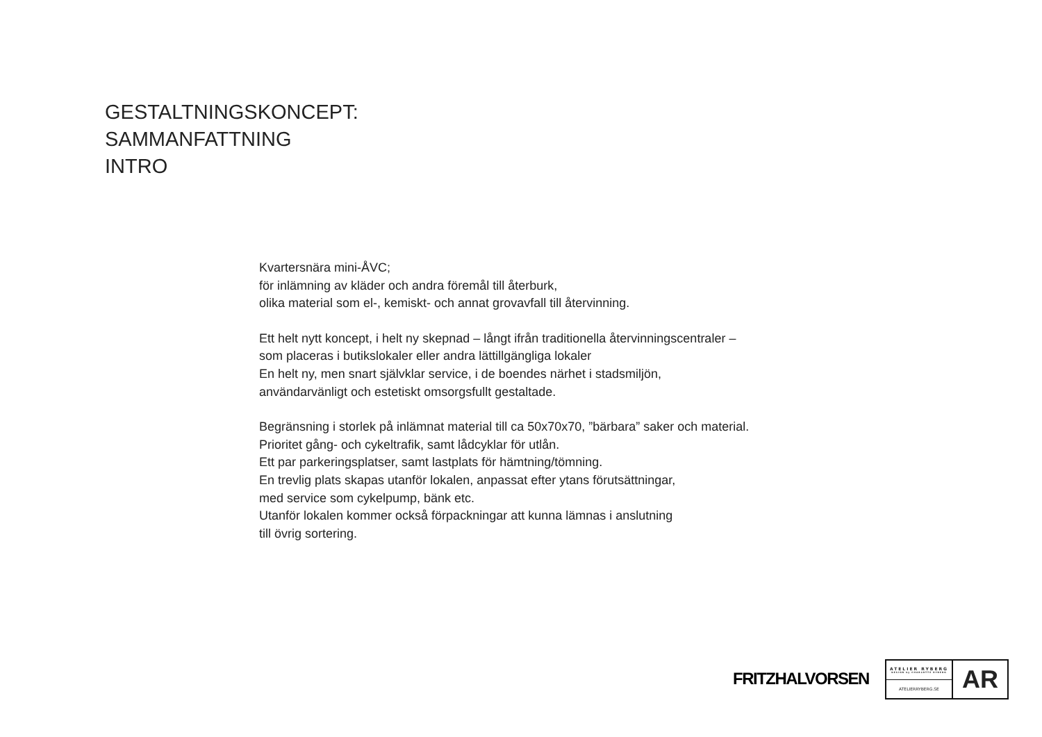GESTALTNINGSKONCEPT:
SAMMANFATTNING
INTRO
Kvartersnära mini-ÅVC;
för inlämning av kläder och andra föremål till återburk,
olika material som el-, kemiskt- och annat grovavfall till återvinning.
Ett helt nytt koncept, i helt ny skepnad – långt ifrån traditionella återvinningscentraler –
som placeras i butikslokaler eller andra lättillgängliga lokaler
En helt ny, men snart självklar service, i de boendes närhet i stadsmiljön,
användarvänligt och estetiskt omsorgsfullt gestaltade.
Begränsning i storlek på inlämnat material till ca 50x70x70, ”bärbara” saker och material.
Prioritet gång- och cykeltrafik, samt lådcyklar för utlån.
Ett par parkeringsplatser, samt lastplats för hämtning/tömning.
En trevlig plats skapas utanför lokalen, anpassat efter ytans förutsättningar,
med service som cykelpump, bänk etc.
Utanför lokalen kommer också förpackningar att kunna lämnas i anslutning
till övrig sortering.
FRITZHALVORSEN
ATELIER RYBERG
DESIGN by CHARLOTTE RYBERG
ATELIERRYBERG.SE
AR